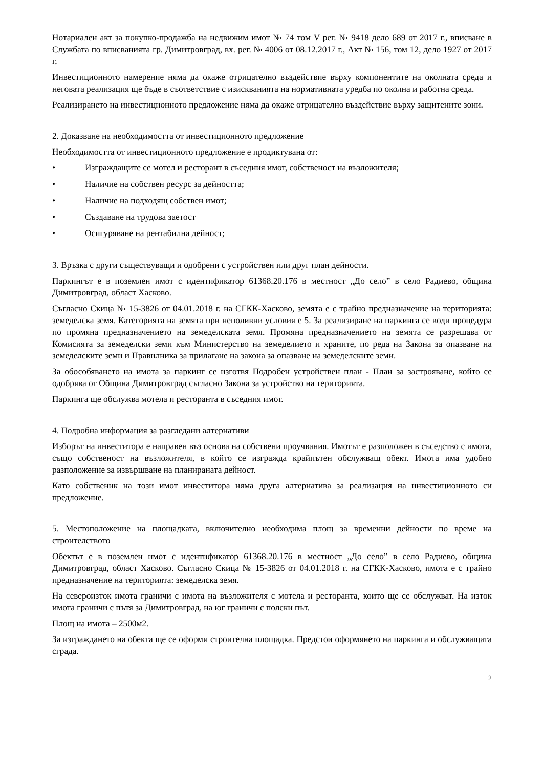Нотариален акт за покупко-продажба на недвижим имот № 74 том V рег. № 9418 дело 689 от 2017 г., вписване в Службата по вписванията гр. Димитровград, вх. рег. № 4006 от 08.12.2017 г., Акт № 156, том 12, дело 1927 от 2017 г.
Инвестиционното намерение няма да окаже отрицателно въздействие върху компонентите на околната среда и неговата реализация ще бъде в съответствие с изискванията на нормативната уредба по околна и работна среда.
Реализирането на инвестиционното предложение няма да окаже отрицателно въздействие върху защитените зони.
2. Доказване на необходимостта от инвестиционното предложение
Необходимостта от инвестиционното предложение е продиктувана от:
• Изграждащите се мотел и ресторант в съседния имот, собственост на възложителя;
• Наличие на собствен ресурс за дейността;
• Наличие на подходящ собствен имот;
• Създаване на трудова заетост
• Осигуряване на рентабилна дейност;
3. Връзка с други съществуващи и одобрени с устройствен или друг план дейности.
Паркингът е в поземлен имот с идентификатор 61368.20.176 в местност „До село” в село Радиево, община Димитровград, област Хасково.
Съгласно Скица № 15-3826 от 04.01.2018 г. на СГКК-Хасково, земята е с трайно предназначение на територията: земеделска земя. Категорията на земята при неполивни условия е 5. За реализиране на паркинга се води процедура по промяна предназначението на земеделската земя. Промяна предназначението на земята се разрешава от Комисията за земеделски земи към Министерство на земеделието и храните, по реда на Закона за опазване на земеделските земи и Правилника за прилагане на закона за опазване на земеделските земи.
За обособяването на имота за паркинг се изготвя Подробен устройствен план - План за застрояване, който се одобрява от Община Димитровград съгласно Закона за устройство на територията.
Паркинга ще обслужва мотела и ресторанта в съседния имот.
4. Подробна информация за разгледани алтернативи
Изборът на инвеститора е направен въз основа на собствени проучвания. Имотът е разположен в съседство с имота, също собственост на възложителя, в който се изгражда крайпътен обслужващ обект. Имота има удобно разположение за извършване на планираната дейност.
Като собственик на този имот инвеститора няма друга алтернатива за реализация на инвестиционното си предложение.
5. Местоположение на площадката, включително необходима площ за временни дейности по време на строителството
Обектът е в поземлен имот с идентификатор 61368.20.176 в местност „До село” в село Радиево, община Димитровград, област Хасково. Съгласно Скица № 15-3826 от 04.01.2018 г. на СГКК-Хасково, имота е с трайно предназначение на територията: земеделска земя.
На североизток имота граничи с имота на възложителя с мотела и ресторанта, които ще се обслужват. На изток имота граничи с пътя за Димитровград, на юг граничи с полски път.
Площ на имота – 2500м2.
За изграждането на обекта ще се оформи строителна площадка. Предстои оформянето на паркинга и обслужващата сграда.
2